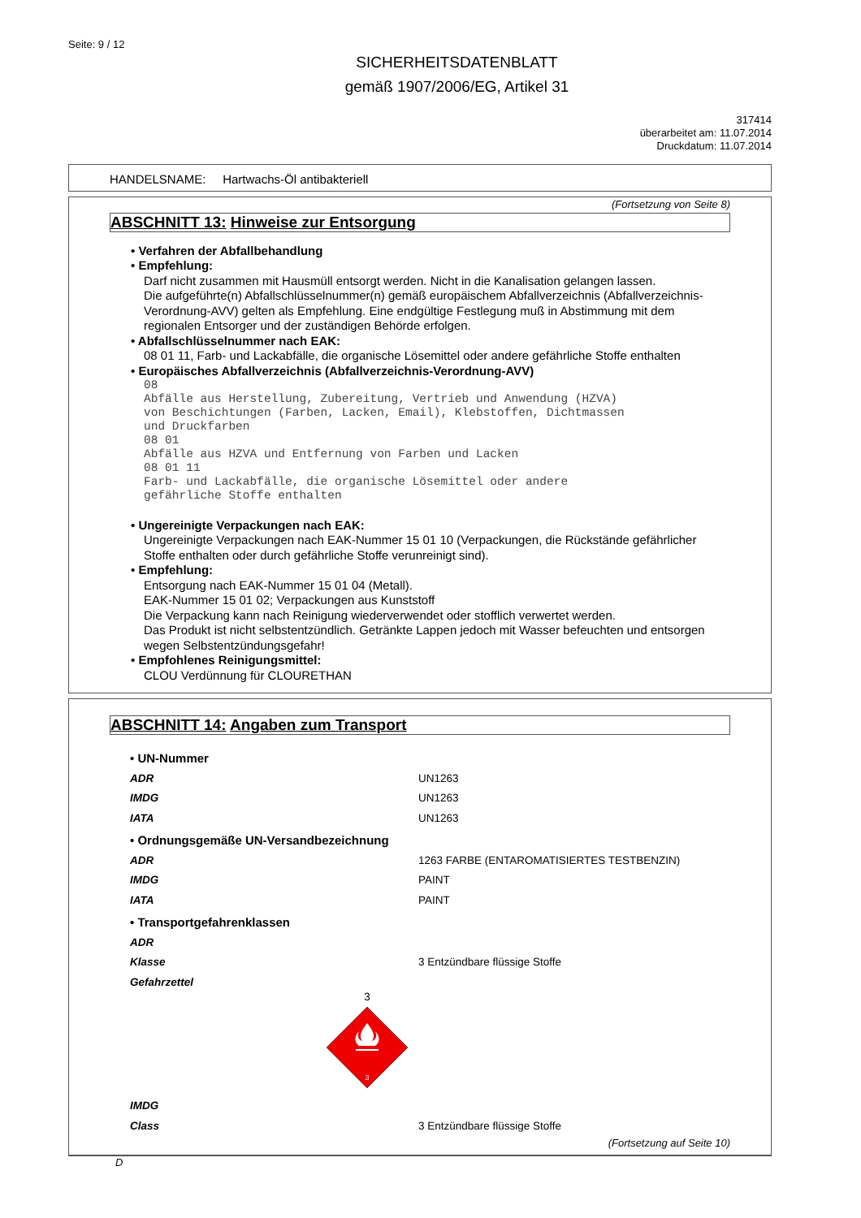Seite: 9 / 12
SICHERHEITSDATENBLATT
gemäß 1907/2006/EG, Artikel 31
317414
überarbeitet am: 11.07.2014
Druckdatum: 11.07.2014
HANDELSNAME: Hartwachs-Öl antibakteriell
(Fortsetzung von Seite 8)
ABSCHNITT 13: Hinweise zur Entsorgung
• Verfahren der Abfallbehandlung
• Empfehlung:
Darf nicht zusammen mit Hausmüll entsorgt werden. Nicht in die Kanalisation gelangen lassen.
Die aufgeführte(n) Abfallschlüsselnummer(n) gemäß europäischem Abfallverzeichnis (Abfallverzeichnis-Verordnung-AVV) gelten als Empfehlung. Eine endgültige Festlegung muß in Abstimmung mit dem regionalen Entsorger und der zuständigen Behörde erfolgen.
• Abfallschlüsselnummer nach EAK:
08 01 11, Farb- und Lackabfälle, die organische Lösemittel oder andere gefährliche Stoffe enthalten
• Europäisches Abfallverzeichnis (Abfallverzeichnis-Verordnung-AVV)
08
Abfälle aus Herstellung, Zubereitung, Vertrieb und Anwendung (HZVA)
von Beschichtungen (Farben, Lacken, Email), Klebstoffen, Dichtmassen
und Druckfarben
08 01
Abfälle aus HZVA und Entfernung von Farben und Lacken
08 01 11
Farb- und Lackabfälle, die organische Lösemittel oder andere
gefährliche Stoffe enthalten
• Ungereinigte Verpackungen nach EAK:
Ungereinigte Verpackungen nach EAK-Nummer 15 01 10 (Verpackungen, die Rückstände gefährlicher Stoffe enthalten oder durch gefährliche Stoffe verunreinigt sind).
• Empfehlung:
Entsorgung nach EAK-Nummer 15 01 04 (Metall).
EAK-Nummer 15 01 02; Verpackungen aus Kunststoff
Die Verpackung kann nach Reinigung wiederverwendet oder stofflich verwertet werden.
Das Produkt ist nicht selbstentzündlich. Getränkte Lappen jedoch mit Wasser befeuchten und entsorgen wegen Selbstentzündungsgefahr!
• Empfohlenes Reinigungsmittel:
CLOU Verdünnung für CLOURETHAN
ABSCHNITT 14: Angaben zum Transport
| • UN-Nummer | |
| ADR | UN1263 |
| IMDG | UN1263 |
| IATA | UN1263 |
| • Ordnungsgemäße UN-Versandbezeichnung | |
| ADR | 1263 FARBE (ENTAROMATISIERTES TESTBENZIN) |
| IMDG | PAINT |
| IATA | PAINT |
| • Transportgefahrenklassen | |
| ADR | |
| Klasse | 3 Entzündbare flüssige Stoffe |
| Gefahrzettel 3 3 | |
| IMDG | |
| Class | 3 Entzündbare flüssige Stoffe |
(Fortsetzung auf Seite 10)
D